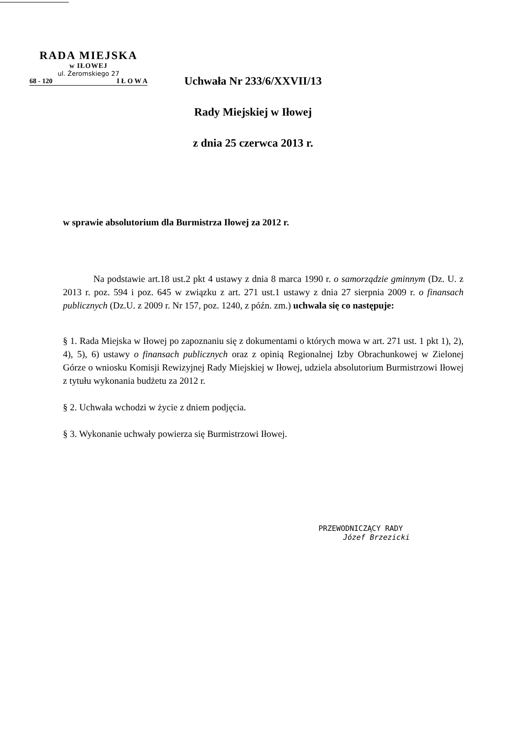RADA MIEJSKA
w IŁOWEJ
ul. Żeromskiego 27
68 - 120 I Ł O W A
Uchwała Nr 233/6/XXVII/13
Rady Miejskiej w Iłowej
z dnia 25 czerwca 2013 r.
w sprawie absolutorium dla Burmistrza Iłowej za 2012 r.
Na podstawie art.18 ust.2 pkt 4 ustawy z dnia 8 marca 1990 r. o samorządzie gminnym (Dz. U. z 2013 r. poz. 594 i poz. 645 w związku z art. 271 ust.1 ustawy z dnia 27 sierpnia 2009 r. o finansach publicznych (Dz.U. z 2009 r. Nr 157, poz. 1240, z późn. zm.) uchwala się co następuje:
§ 1. Rada Miejska w Iłowej po zapoznaniu się z dokumentami o których mowa w art. 271 ust. 1 pkt 1), 2), 4), 5), 6) ustawy o finansach publicznych oraz z opinią Regionalnej Izby Obrachunkowej w Zielonej Górze o wniosku Komisji Rewizyjnej Rady Miejskiej w Iłowej, udziela absolutorium Burmistrzowi Iłowej z tytułu wykonania budżetu za 2012 r.
§ 2. Uchwała wchodzi w życie z dniem podjęcia.
§ 3. Wykonanie uchwały powierza się Burmistrzowi Iłowej.
PRZEWODNICZĄCY RADY
Józef Brzezicki